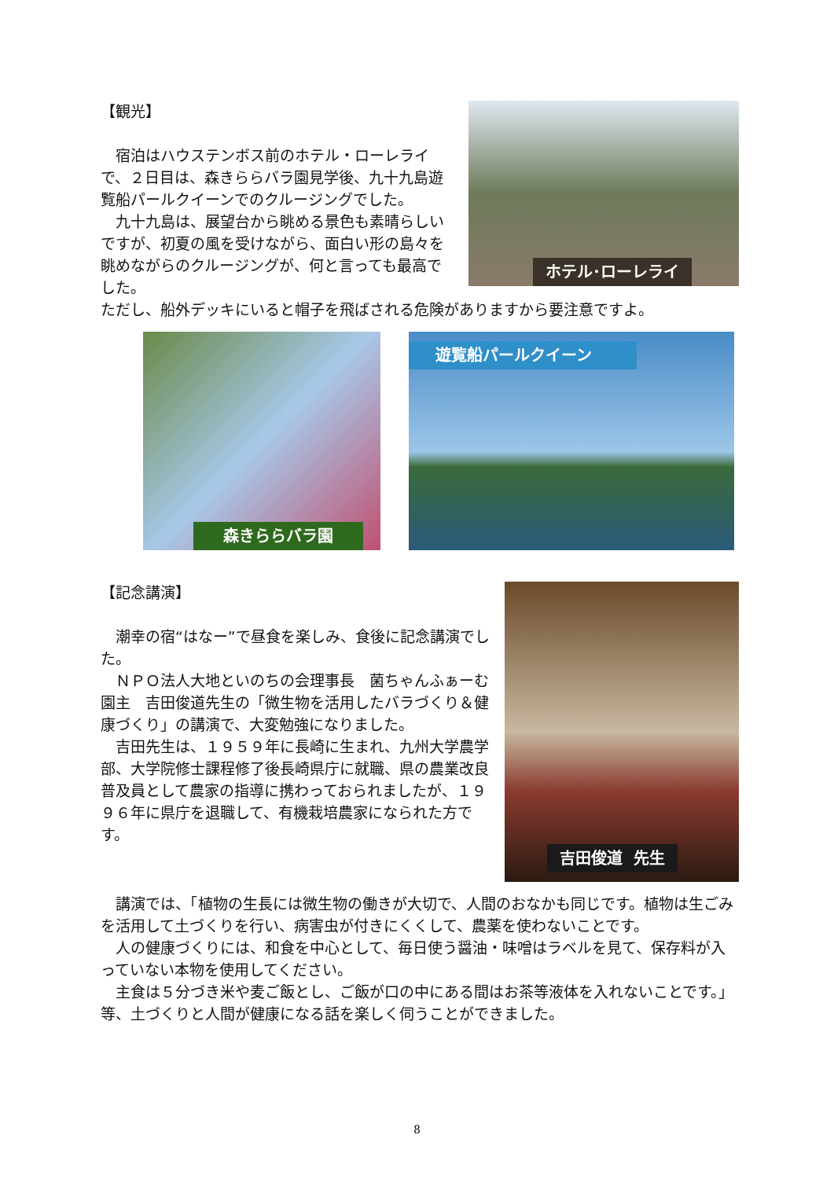【観光】
　宿泊はハウステンボス前のホテル・ローレライで、２日目は、森きららバラ園見学後、九十九島遊覧船パールクイーンでのクルージングでした。
　九十九島は、展望台から眺める景色も素晴らしいですが、初夏の風を受けながら、面白い形の島々を眺めながらのクルージングが、何と言っても最高でした。
ホテル･ローレライ
ただし、船外デッキにいると帽子を飛ばされる危険がありますから要注意ですよ。
森きららバラ園
遊覧船パールクイーン
【記念講演】
　潮幸の宿“はなー”で昼食を楽しみ、食後に記念講演でした。
　ＮＰＯ法人大地といのちの会理事長　菌ちゃんふぁーむ園主　吉田俊道先生の「微生物を活用したバラづくり＆健康づくり」の講演で、大変勉強になりました。
　吉田先生は、１９５９年に長崎に生まれ、九州大学農学部、大学院修士課程修了後長崎県庁に就職、県の農業改良普及員として農家の指導に携わっておられましたが、１９９６年に県庁を退職して、有機栽培農家になられた方です。
吉田俊道 先生
　講演では、「植物の生長には微生物の働きが大切で、人間のおなかも同じです。植物は生ごみを活用して土づくりを行い、病害虫が付きにくくして、農薬を使わないことです。
　人の健康づくりには、和食を中心として、毎日使う醤油・味噌はラベルを見て、保存料が入っていない本物を使用してください。
　主食は５分づき米や麦ご飯とし、ご飯が口の中にある間はお茶等液体を入れないことです。」等、土づくりと人間が健康になる話を楽しく伺うことができました。
8